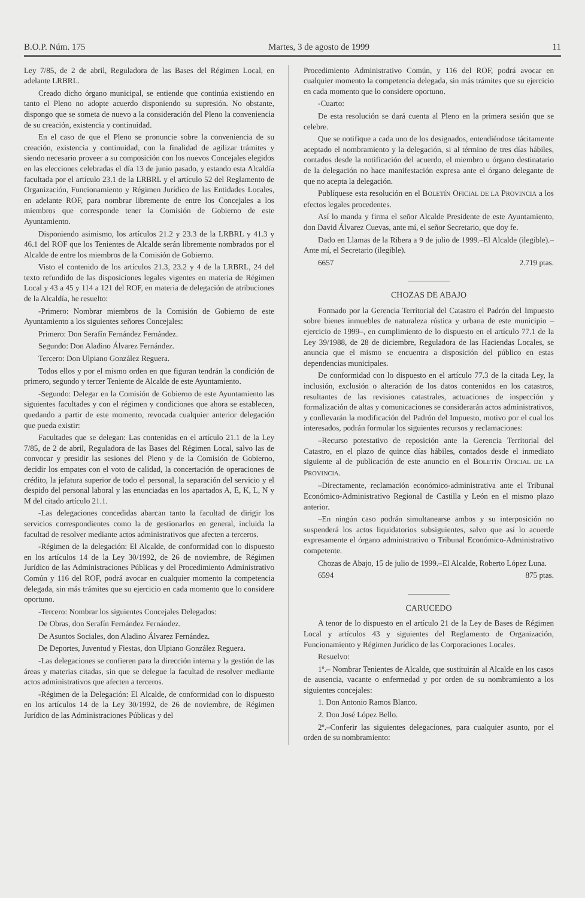B.O.P. Núm. 175 Martes, 3 de agosto de 1999 11
Ley 7/85, de 2 de abril, Reguladora de las Bases del Régimen Local, en adelante LRBRL.
Creado dicho órgano municipal, se entiende que continúa existiendo en tanto el Pleno no adopte acuerdo disponiendo su supresión. No obstante, dispongo que se someta de nuevo a la consideración del Pleno la conveniencia de su creación, existencia y continuidad.
En el caso de que el Pleno se pronuncie sobre la conveniencia de su creación, existencia y continuidad, con la finalidad de agilizar trámites y siendo necesario proveer a su composición con los nuevos Concejales elegidos en las elecciones celebradas el día 13 de junio pasado, y estando esta Alcaldía facultada por el artículo 23.1 de la LRBRL y el artículo 52 del Reglamento de Organización, Funcionamiento y Régimen Jurídico de las Entidades Locales, en adelante ROF, para nombrar libremente de entre los Concejales a los miembros que corresponde tener la Comisión de Gobierno de este Ayuntamiento.
Disponiendo asimismo, los artículos 21.2 y 23.3 de la LRBRL y 41.3 y 46.1 del ROF que los Tenientes de Alcalde serán libremente nombrados por el Alcalde de entre los miembros de la Comisión de Gobierno.
Visto el contenido de los artículos 21.3, 23.2 y 4 de la LRBRL, 24 del texto refundido de las disposiciones legales vigentes en materia de Régimen Local y 43 a 45 y 114 a 121 del ROF, en materia de delegación de atribuciones de la Alcaldía, he resuelto:
-Primero: Nombrar miembros de la Comisión de Gobierno de este Ayuntamiento a los siguientes señores Concejales:
Primero: Don Serafín Fernández Fernández.
Segundo: Don Aladino Álvarez Fernández.
Tercero: Don Ulpiano González Reguera.
Todos ellos y por el mismo orden en que figuran tendrán la condición de primero, segundo y tercer Teniente de Alcalde de este Ayuntamiento.
-Segundo: Delegar en la Comisión de Gobierno de este Ayuntamiento las siguientes facultades y con el régimen y condiciones que ahora se establecen, quedando a partir de este momento, revocada cualquier anterior delegación que pueda existir:
Facultades que se delegan: Las contenidas en el artículo 21.1 de la Ley 7/85, de 2 de abril, Reguladora de las Bases del Régimen Local, salvo las de convocar y presidir las sesiones del Pleno y de la Comisión de Gobierno, decidir los empates con el voto de calidad, la concertación de operaciones de crédito, la jefatura superior de todo el personal, la separación del servicio y el despido del personal laboral y las enunciadas en los apartados A, E, K, L, N y M del citado artículo 21.1.
-Las delegaciones concedidas abarcan tanto la facultad de dirigir los servicios correspondientes como la de gestionarlos en general, incluida la facultad de resolver mediante actos administrativos que afecten a terceros.
-Régimen de la delegación: El Alcalde, de conformidad con lo dispuesto en los artículos 14 de la Ley 30/1992, de 26 de noviembre, de Régimen Jurídico de las Administraciones Públicas y del Procedimiento Administrativo Común y 116 del ROF, podrá avocar en cualquier momento la competencia delegada, sin más trámites que su ejercicio en cada momento que lo considere oportuno.
-Tercero: Nombrar los siguientes Concejales Delegados:
De Obras, don Serafín Fernández Fernández.
De Asuntos Sociales, don Aladino Álvarez Fernández.
De Deportes, Juventud y Fiestas, don Ulpiano González Reguera.
-Las delegaciones se confieren para la dirección interna y la gestión de las áreas y materias citadas, sin que se delegue la facultad de resolver mediante actos administrativos que afecten a terceros.
-Régimen de la Delegación: El Alcalde, de conformidad con lo dispuesto en los artículos 14 de la Ley 30/1992, de 26 de noviembre, de Régimen Jurídico de las Administraciones Públicas y del
Procedimiento Administrativo Común, y 116 del ROF, podrá avocar en cualquier momento la competencia delegada, sin más trámites que su ejercicio en cada momento que lo considere oportuno.
-Cuarto:
De esta resolución se dará cuenta al Pleno en la primera sesión que se celebre.
Que se notifique a cada uno de los designados, entendiéndose tácitamente aceptado el nombramiento y la delegación, si al término de tres días hábiles, contados desde la notificación del acuerdo, el miembro u órgano destinatario de la delegación no hace manifestación expresa ante el órgano delegante de que no acepta la delegación.
Publíquese esta resolución en el BOLETÍN OFICIAL DE LA PROVINCIA a los efectos legales procedentes.
Así lo manda y firma el señor Alcalde Presidente de este Ayuntamiento, don David Álvarez Cuevas, ante mí, el señor Secretario, que doy fe.
Dado en Llamas de la Ribera a 9 de julio de 1999.–El Alcalde (ilegible).–Ante mí, el Secretario (ilegible).
6657 2.719 ptas.
CHOZAS DE ABAJO
Formado por la Gerencia Territorial del Catastro el Padrón del Impuesto sobre bienes inmuebles de naturaleza rústica y urbana de este municipio –ejercicio de 1999–, en cumplimiento de lo dispuesto en el artículo 77.1 de la Ley 39/1988, de 28 de diciembre, Reguladora de las Haciendas Locales, se anuncia que el mismo se encuentra a disposición del público en estas dependencias municipales.
De conformidad con lo dispuesto en el artículo 77.3 de la citada Ley, la inclusión, exclusión o alteración de los datos contenidos en los catastros, resultantes de las revisiones catastrales, actuaciones de inspección y formalización de altas y comunicaciones se considerarán actos administrativos, y conllevarán la modificación del Padrón del Impuesto, motivo por el cual los interesados, podrán formular los siguientes recursos y reclamaciones:
–Recurso potestativo de reposición ante la Gerencia Territorial del Catastro, en el plazo de quince días hábiles, contados desde el inmediato siguiente al de publicación de este anuncio en el BOLETÍN OFICIAL DE LA PROVINCIA.
–Directamente, reclamación económico-administrativa ante el Tribunal Económico-Administrativo Regional de Castilla y León en el mismo plazo anterior.
–En ningún caso podrán simultanearse ambos y su interposición no suspenderá los actos liquidatorios subsiguientes, salvo que así lo acuerde expresamente el órgano administrativo o Tribunal Económico-Administrativo competente.
Chozas de Abajo, 15 de julio de 1999.–El Alcalde, Roberto López Luna.
6594 875 ptas.
CARUCEDO
A tenor de lo dispuesto en el artículo 21 de la Ley de Bases de Régimen Local y artículos 43 y siguientes del Reglamento de Organización, Funcionamiento y Régimen Jurídico de las Corporaciones Locales.
Resuelvo:
1º.– Nombrar Tenientes de Alcalde, que sustituirán al Alcalde en los casos de ausencia, vacante o enfermedad y por orden de su nombramiento a los siguientes concejales:
1. Don Antonio Ramos Blanco.
2. Don José López Bello.
2º.–Conferir las siguientes delegaciones, para cualquier asunto, por el orden de su nombramiento: